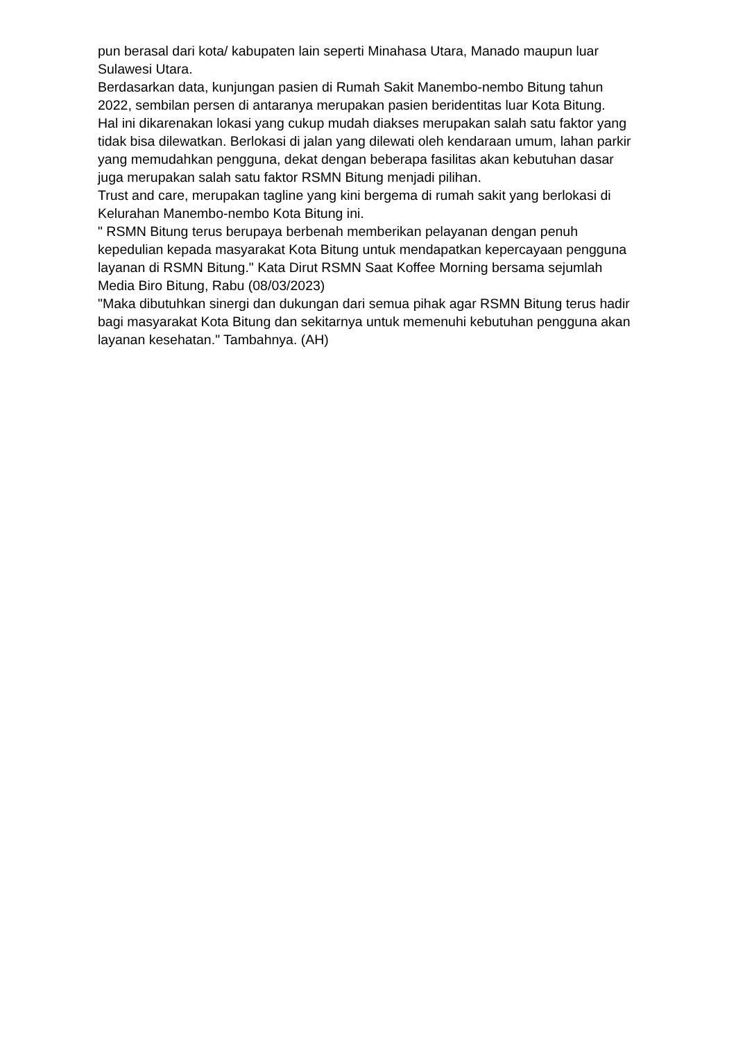pun berasal dari kota/ kabupaten lain seperti Minahasa Utara, Manado maupun luar Sulawesi Utara.
Berdasarkan data, kunjungan pasien di Rumah Sakit Manembo-nembo Bitung tahun 2022, sembilan persen di antaranya merupakan pasien beridentitas luar Kota Bitung.
Hal ini dikarenakan lokasi yang cukup mudah diakses merupakan salah satu faktor yang tidak bisa dilewatkan. Berlokasi di jalan yang dilewati oleh kendaraan umum, lahan parkir yang memudahkan pengguna, dekat dengan beberapa fasilitas akan kebutuhan dasar juga merupakan salah satu faktor RSMN Bitung menjadi pilihan.
Trust and care, merupakan tagline yang kini bergema di rumah sakit yang berlokasi di Kelurahan Manembo-nembo Kota Bitung ini.
" RSMN Bitung terus berupaya berbenah memberikan pelayanan dengan penuh kepedulian kepada masyarakat Kota Bitung untuk mendapatkan kepercayaan pengguna layanan di RSMN Bitung." Kata Dirut RSMN Saat Koffee Morning bersama sejumlah Media Biro Bitung, Rabu (08/03/2023)
"Maka dibutuhkan sinergi dan dukungan dari semua pihak agar RSMN Bitung terus hadir bagi masyarakat Kota Bitung dan sekitarnya untuk memenuhi kebutuhan pengguna akan layanan kesehatan." Tambahnya. (AH)